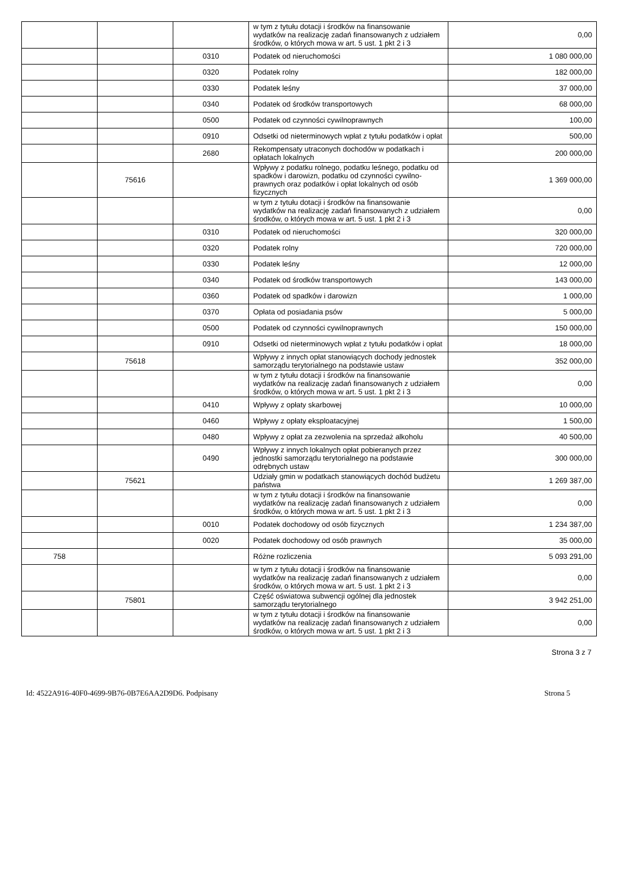| | | | w tym z tytułu dotacji i środków na finansowanie wydatków na realizację zadań finansowanych z udziałem środków, o których mowa w art. 5 ust. 1 pkt 2 i 3 | 0,00 |
| | | 0310 | Podatek od nieruchomości | 1 080 000,00 |
| | | 0320 | Podatek rolny | 182 000,00 |
| | | 0330 | Podatek leśny | 37 000,00 |
| | | 0340 | Podatek od środków transportowych | 68 000,00 |
| | | 0500 | Podatek od czynności cywilnoprawnych | 100,00 |
| | | 0910 | Odsetki od nieterminowych wpłat z tytułu podatków i opłat | 500,00 |
| | | 2680 | Rekompensaty utraconych dochodów w podatkach i opłatach lokalnych | 200 000,00 |
| | 75616 | | Wpływy z podatku rolnego, podatku leśnego, podatku od spadków i darowizn, podatku od czynności cywilno-prawnych oraz podatków i opłat lokalnych od osób fizycznych | 1 369 000,00 |
| | | | w tym z tytułu dotacji i środków na finansowanie wydatków na realizację zadań finansowanych z udziałem środków, o których mowa w art. 5 ust. 1 pkt 2 i 3 | 0,00 |
| | | 0310 | Podatek od nieruchomości | 320 000,00 |
| | | 0320 | Podatek rolny | 720 000,00 |
| | | 0330 | Podatek leśny | 12 000,00 |
| | | 0340 | Podatek od środków transportowych | 143 000,00 |
| | | 0360 | Podatek od spadków i darowizn | 1 000,00 |
| | | 0370 | Opłata od posiadania psów | 5 000,00 |
| | | 0500 | Podatek od czynności cywilnoprawnych | 150 000,00 |
| | | 0910 | Odsetki od nieterminowych wpłat z tytułu podatków i opłat | 18 000,00 |
| | 75618 | | Wpływy z innych opłat stanowiących dochody jednostek samorządu terytorialnego na podstawie ustaw | 352 000,00 |
| | | | w tym z tytułu dotacji i środków na finansowanie wydatków na realizację zadań finansowanych z udziałem środków, o których mowa w art. 5 ust. 1 pkt 2 i 3 | 0,00 |
| | | 0410 | Wpływy z opłaty skarbowej | 10 000,00 |
| | | 0460 | Wpływy z opłaty eksploatacyjnej | 1 500,00 |
| | | 0480 | Wpływy z opłat za zezwolenia na sprzedaż alkoholu | 40 500,00 |
| | | 0490 | Wpływy z innych lokalnych opłat pobieranych przez jednostki samorządu terytorialnego na podstawie odrębnych ustaw | 300 000,00 |
| | 75621 | | Udziały gmin w podatkach stanowiących dochód budżetu państwa | 1 269 387,00 |
| | | | w tym z tytułu dotacji i środków na finansowanie wydatków na realizację zadań finansowanych z udziałem środków, o których mowa w art. 5 ust. 1 pkt 2 i 3 | 0,00 |
| | | 0010 | Podatek dochodowy od osób fizycznych | 1 234 387,00 |
| | | 0020 | Podatek dochodowy od osób prawnych | 35 000,00 |
| 758 | | | Różne rozliczenia | 5 093 291,00 |
| | | | w tym z tytułu dotacji i środków na finansowanie wydatków na realizację zadań finansowanych z udziałem środków, o których mowa w art. 5 ust. 1 pkt 2 i 3 | 0,00 |
| | 75801 | | Część oświatowa subwencji ogólnej dla jednostek samorządu terytorialnego | 3 942 251,00 |
| | | | w tym z tytułu dotacji i środków na finansowanie wydatków na realizację zadań finansowanych z udziałem środków, o których mowa w art. 5 ust. 1 pkt 2 i 3 | 0,00 |
Strona 3 z 7
Id: 4522A916-40F0-4699-9B76-0B7E6AA2D9D6. Podpisany Strona 5